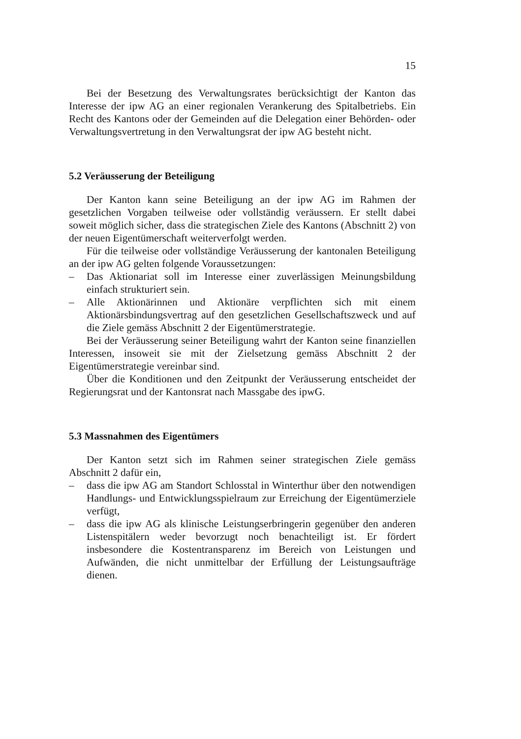15
Bei der Besetzung des Verwaltungsrates berücksichtigt der Kanton das Interesse der ipw AG an einer regionalen Verankerung des Spitalbetriebs. Ein Recht des Kantons oder der Gemeinden auf die Delegation einer Behörden- oder Verwaltungsvertretung in den Verwaltungsrat der ipw AG besteht nicht.
5.2 Veräusserung der Beteiligung
Der Kanton kann seine Beteiligung an der ipw AG im Rahmen der gesetzlichen Vorgaben teilweise oder vollständig veräussern. Er stellt dabei soweit möglich sicher, dass die strategischen Ziele des Kantons (Abschnitt 2) von der neuen Eigentümerschaft weiterverfolgt werden.
Für die teilweise oder vollständige Veräusserung der kantonalen Beteiligung an der ipw AG gelten folgende Voraussetzungen:
– Das Aktionariat soll im Interesse einer zuverlässigen Meinungsbildung einfach strukturiert sein.
– Alle Aktionärinnen und Aktionäre verpflichten sich mit einem Aktionärsbindungsvertrag auf den gesetzlichen Gesellschaftszweck und auf die Ziele gemäss Abschnitt 2 der Eigentümerstrategie.
Bei der Veräusserung seiner Beteiligung wahrt der Kanton seine finanziellen Interessen, insoweit sie mit der Zielsetzung gemäss Abschnitt 2 der Eigentümerstrategie vereinbar sind.
Über die Konditionen und den Zeitpunkt der Veräusserung entscheidet der Regierungsrat und der Kantonsrat nach Massgabe des ipwG.
5.3 Massnahmen des Eigentümers
Der Kanton setzt sich im Rahmen seiner strategischen Ziele gemäss Abschnitt 2 dafür ein,
– dass die ipw AG am Standort Schlosstal in Winterthur über den notwendigen Handlungs- und Entwicklungsspielraum zur Erreichung der Eigentümerziele verfügt,
– dass die ipw AG als klinische Leistungserbringerin gegenüber den anderen Listenspitälern weder bevorzugt noch benachteiligt ist. Er fördert insbesondere die Kostentransparenz im Bereich von Leistungen und Aufwänden, die nicht unmittelbar der Erfüllung der Leistungsaufträge dienen.